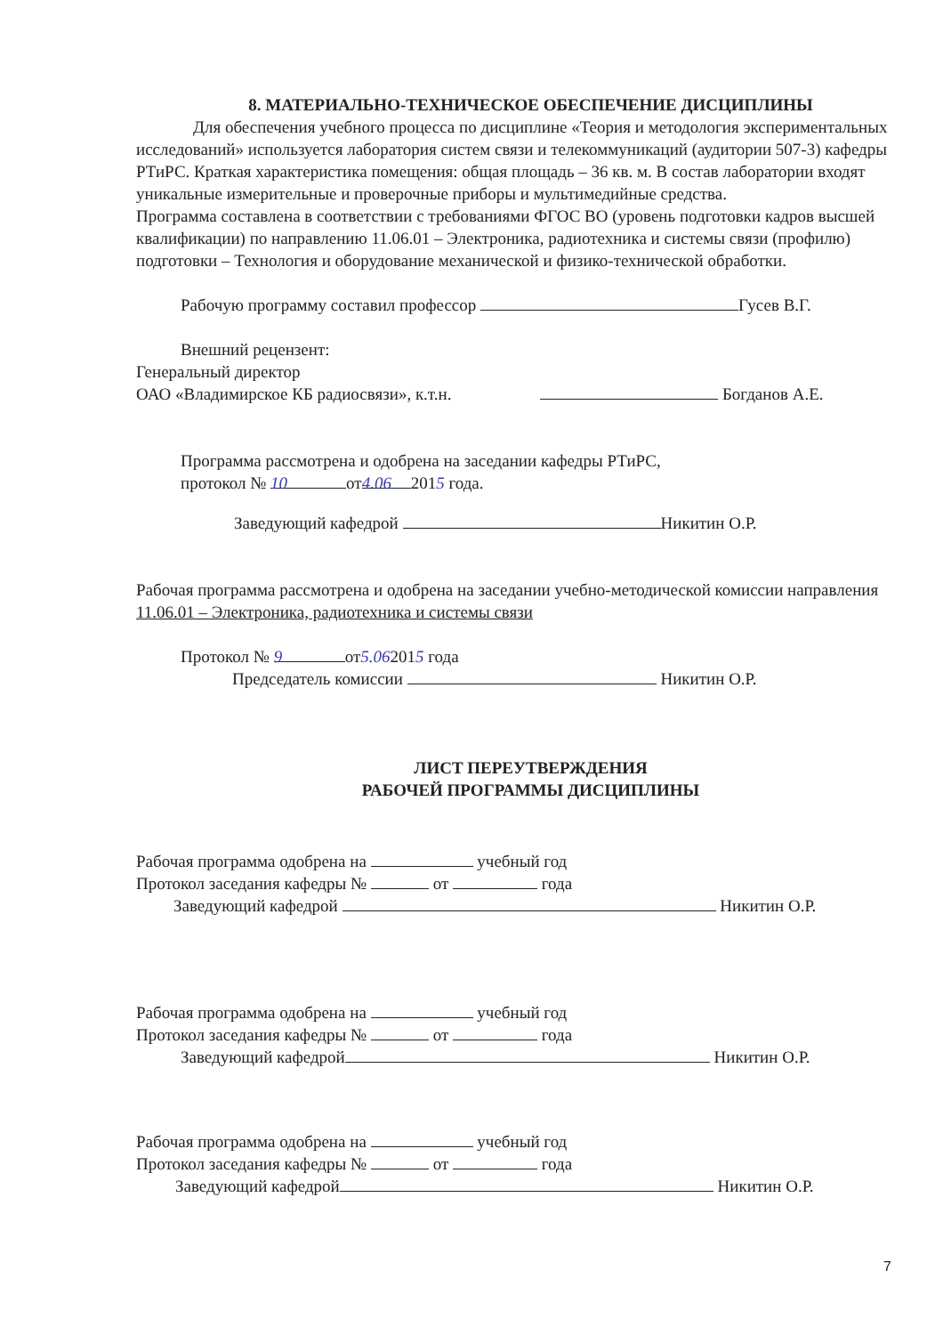8. МАТЕРИАЛЬНО-ТЕХНИЧЕСКОЕ ОБЕСПЕЧЕНИЕ ДИСЦИПЛИНЫ
Для обеспечения учебного процесса по дисциплине «Теория и методология экспериментальных исследований» используется лаборатория систем связи и телекоммуникаций (аудитории 507-3) кафедры РТиРС. Краткая характеристика помещения: общая площадь – 36 кв. м. В состав лаборатории входят уникальные измерительные и проверочные приборы и мультимедийные средства.
Программа составлена в соответствии с требованиями ФГОС ВО (уровень подготовки кадров высшей квалификации) по направлению 11.06.01 – Электроника, радиотехника и системы связи (профилю) подготовки – Технология и оборудование механической и физико-технической обработки.
Рабочую программу составил профессор Гусев В.Г.
Внешний рецензент:
Генеральный директор
ОАО «Владимирское КБ радиосвязи», к.т.н. Богданов А.Е.
Программа рассмотрена и одобрена на заседании кафедры РТиРС,
протокол № 10 от 4.06 2015 года.
Заведующий кафедрой Никитин О.Р.
Рабочая программа рассмотрена и одобрена на заседании учебно-методической комиссии направления 11.06.01 – Электроника, радиотехника и системы связи
Протокол № 9 от5.062015 года
Председатель комиссии Никитин О.Р.
ЛИСТ ПЕРЕУТВЕРЖДЕНИЯ
РАБОЧЕЙ ПРОГРАММЫ ДИСЦИПЛИНЫ
Рабочая программа одобрена на учебный год
Протокол заседания кафедры № от года
Заведующий кафедрой Никитин О.Р.
Рабочая программа одобрена на учебный год
Протокол заседания кафедры № от года
Заведующий кафедрой Никитин О.Р.
Рабочая программа одобрена на учебный год
Протокол заседания кафедры № от года
Заведующий кафедрой Никитин О.Р.
7